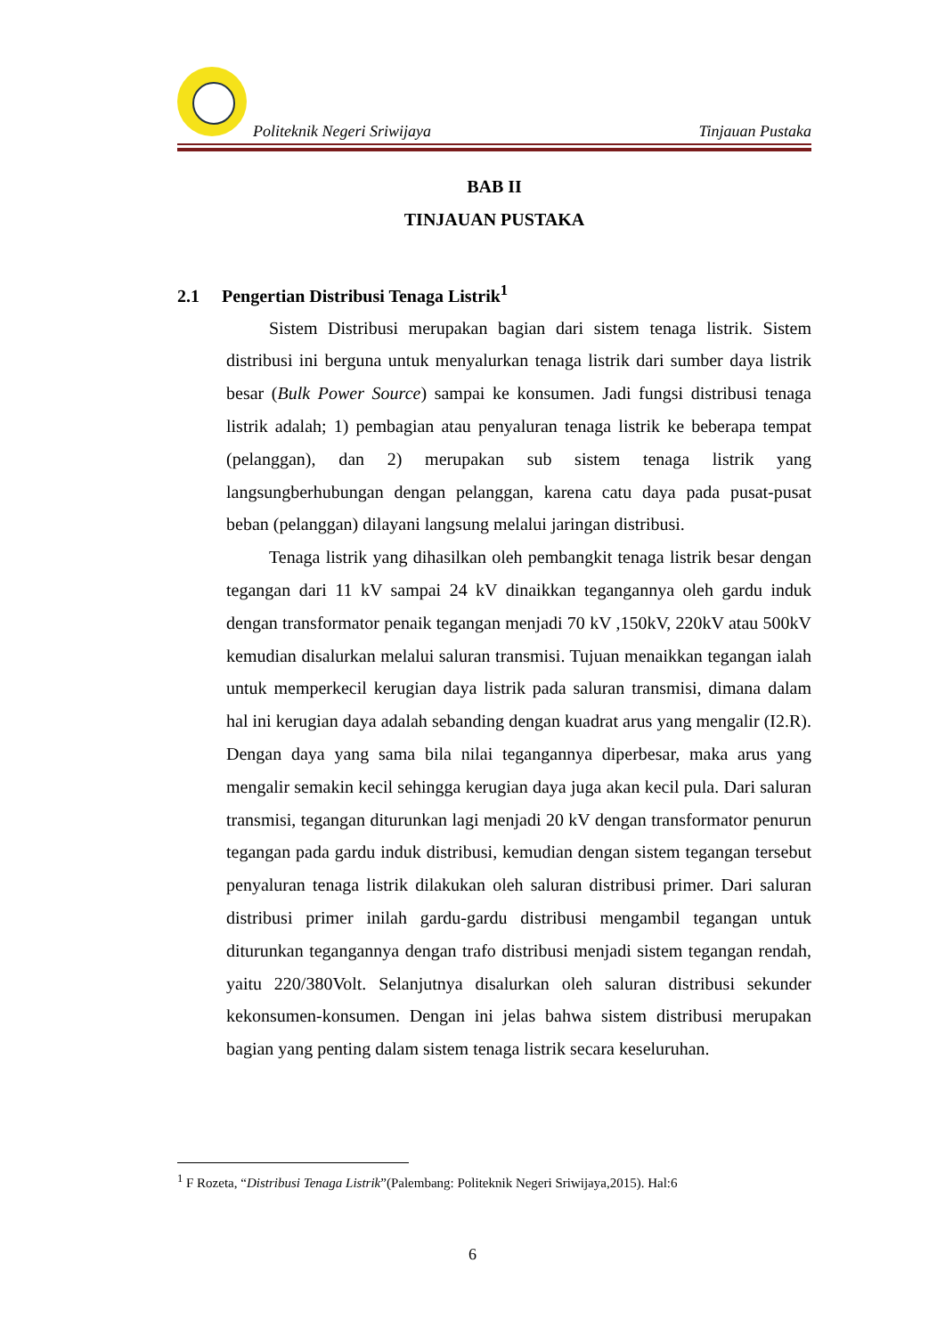Politeknik Negeri Sriwijaya Tinjauan Pustaka
BAB II
TINJAUAN PUSTAKA
2.1 Pengertian Distribusi Tenaga Listrik<sup>1</sup>
Sistem Distribusi merupakan bagian dari sistem tenaga listrik. Sistem distribusi ini berguna untuk menyalurkan tenaga listrik dari sumber daya listrik besar (Bulk Power Source) sampai ke konsumen. Jadi fungsi distribusi tenaga listrik adalah; 1) pembagian atau penyaluran tenaga listrik ke beberapa tempat (pelanggan), dan 2) merupakan sub sistem tenaga listrik yang langsungberhubungan dengan pelanggan, karena catu daya pada pusat-pusat beban (pelanggan) dilayani langsung melalui jaringan distribusi.
Tenaga listrik yang dihasilkan oleh pembangkit tenaga listrik besar dengan tegangan dari 11 kV sampai 24 kV dinaikkan tegangannya oleh gardu induk dengan transformator penaik tegangan menjadi 70 kV ,150kV, 220kV atau 500kV kemudian disalurkan melalui saluran transmisi. Tujuan menaikkan tegangan ialah untuk memperkecil kerugian daya listrik pada saluran transmisi, dimana dalam hal ini kerugian daya adalah sebanding dengan kuadrat arus yang mengalir (I2.R). Dengan daya yang sama bila nilai tegangannya diperbesar, maka arus yang mengalir semakin kecil sehingga kerugian daya juga akan kecil pula. Dari saluran transmisi, tegangan diturunkan lagi menjadi 20 kV dengan transformator penurun tegangan pada gardu induk distribusi, kemudian dengan sistem tegangan tersebut penyaluran tenaga listrik dilakukan oleh saluran distribusi primer. Dari saluran distribusi primer inilah gardu-gardu distribusi mengambil tegangan untuk diturunkan tegangannya dengan trafo distribusi menjadi sistem tegangan rendah, yaitu 220/380Volt. Selanjutnya disalurkan oleh saluran distribusi sekunder kekonsumen-konsumen. Dengan ini jelas bahwa sistem distribusi merupakan bagian yang penting dalam sistem tenaga listrik secara keseluruhan.
<sup>1</sup> F Rozeta, “Distribusi Tenaga Listrik”(Palembang: Politeknik Negeri Sriwijaya,2015). Hal:6
6